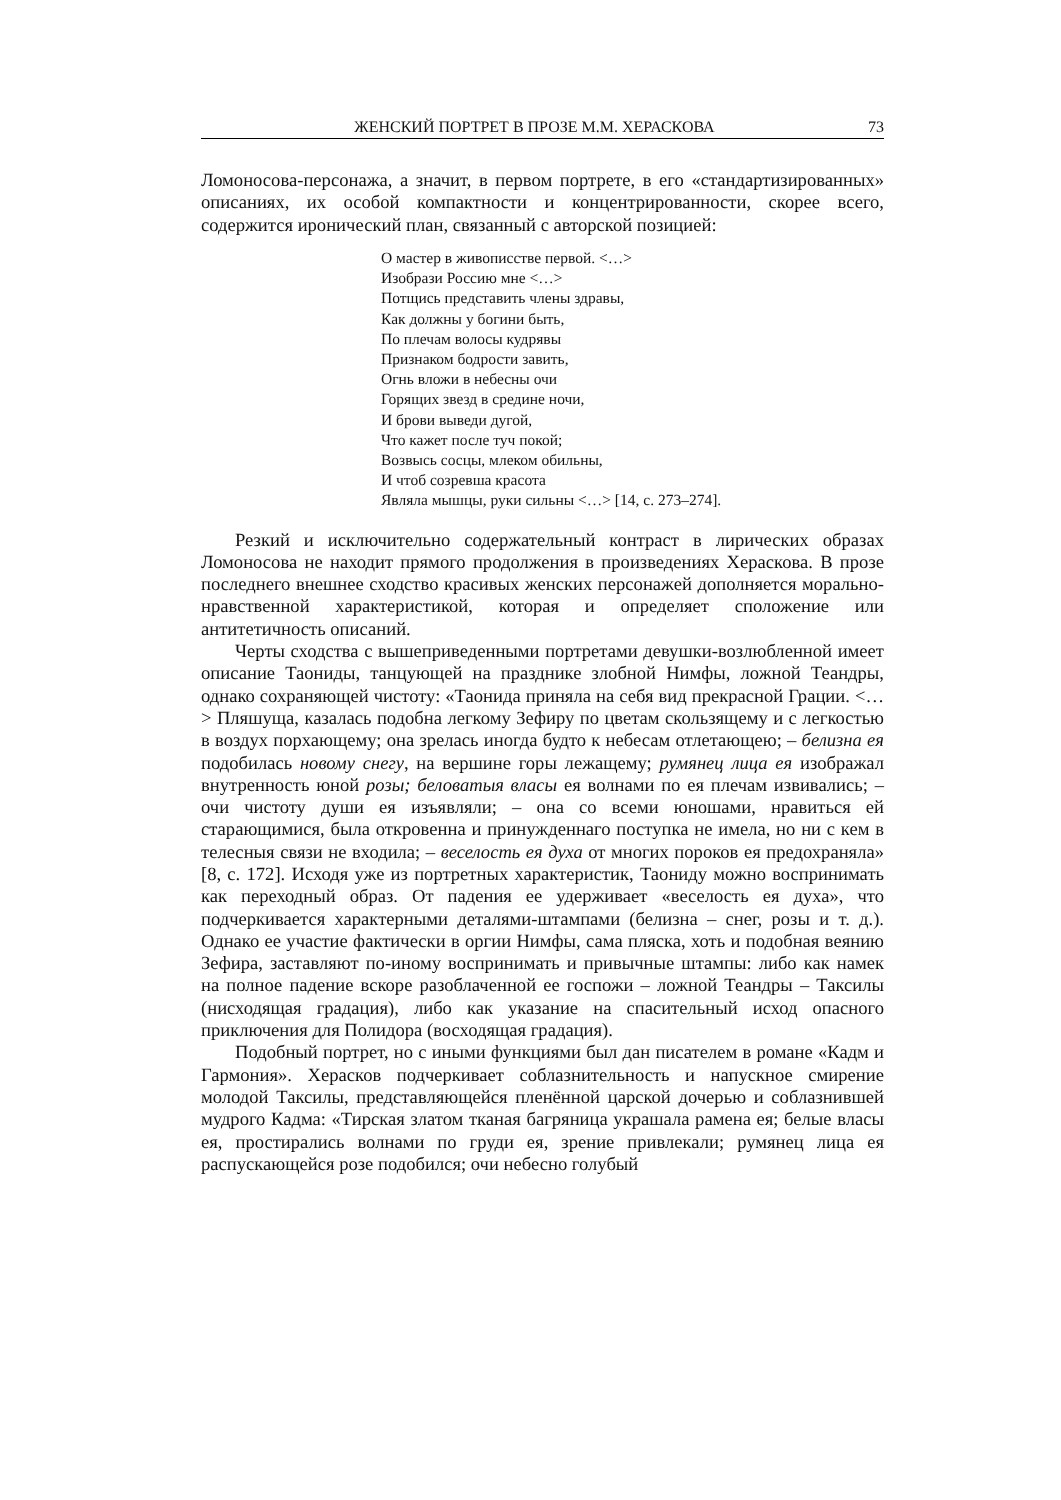ЖЕНСКИЙ ПОРТРЕТ В ПРОЗЕ М.М. ХЕРАСКОВА 73
Ломоносова-персонажа, а значит, в первом портрете, в его «стандартизированных» описаниях, их особой компактности и концентрированности, скорее всего, содержится иронический план, связанный с авторской позицией:
О мастер в живописстве первой. <…>
Изобрази Россию мне <…>
Потщись представить члены здравы,
Как должны у богини быть,
По плечам волосы кудрявы
Признаком бодрости завить,
Огнь вложи в небесны очи
Горящих звезд в средине ночи,
И брови выведи дугой,
Что кажет после туч покой;
Возвысь сосцы, млеком обильны,
И чтоб созревша красота
Являла мышцы, руки сильны <…> [14, с. 273–274].
Резкий и исключительно содержательный контраст в лирических образах Ломоносова не находит прямого продолжения в произведениях Хераскова. В прозе последнего внешнее сходство красивых женских персонажей дополняется морально-нравственной характеристикой, которая и определяет сположение или антитетичность описаний.
Черты сходства с вышеприведенными портретами девушки-возлюбленной имеет описание Таониды, танцующей на празднике злобной Нимфы, ложной Теандры, однако сохраняющей чистоту: «Таонида приняла на себя вид прекрасной Грации. <…> Пляшуща, казалась подобна легкому Зефиру по цветам скользящему и с легкостью в воздух порхающему; она зрелась иногда будто к небесам отлетающею; – белизна ея подобилась новому снегу, на вершине горы лежащему; румянец лица ея изображал внутренность юной розы; беловатыя власы ея волнами по ея плечам извивались; – очи чистоту души ея изъявляли; – она со всеми юношами, нравиться ей старающимися, была откровенна и принужденнаго поступка не имела, но ни с кем в телесныя связи не входила; – веселость ея духа от многих пороков ея предохраняла» [8, с. 172]. Исходя уже из портретных характеристик, Таониду можно воспринимать как переходный образ. От падения ее удерживает «веселость ея духа», что подчеркивается характерными деталями-штампами (белизна – снег, розы и т. д.). Однако ее участие фактически в оргии Нимфы, сама пляска, хоть и подобная веянию Зефира, заставляют по-иному воспринимать и привычные штампы: либо как намек на полное падение вскоре разоблаченной ее госпожи – ложной Теандры – Таксилы (нисходящая градация), либо как указание на спасительный исход опасного приключения для Полидора (восходящая градация).
Подобный портрет, но с иными функциями был дан писателем в романе «Кадм и Гармония». Херасков подчеркивает соблазнительность и напускное смирение молодой Таксилы, представляющейся пленённой царской дочерью и соблазнившей мудрого Кадма: «Тирская златом тканая багряница украшала рамена ея; белые власы ея, простирались волнами по груди ея, зрение привлекали; румянец лица ея распускающейся розе подобился; очи небесно голубый